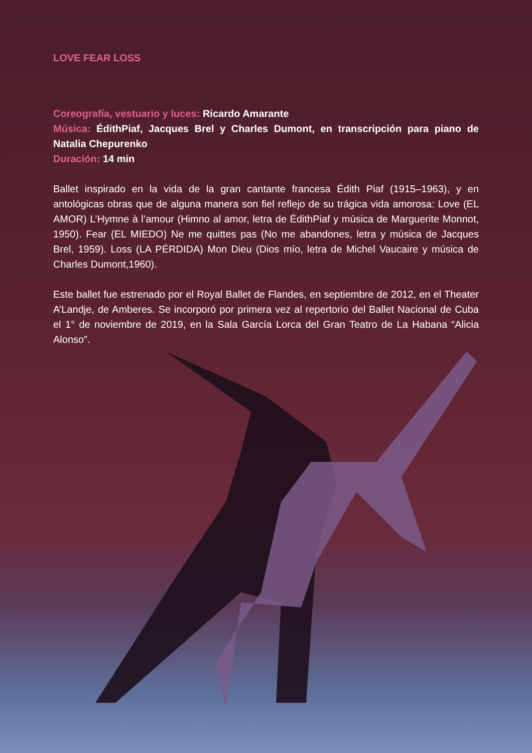LOVE FEAR LOSS
Coreografía, vestuario y luces: Ricardo Amarante
Música: ÉdithPiaf, Jacques Brel y Charles Dumont, en transcripción para piano de Natalia Chepurenko
Duración: 14 min
Ballet inspirado en la vida de la gran cantante francesa Édith Piaf (1915–1963), y en antológicas obras que de alguna manera son fiel reflejo de su trágica vida amorosa: Love (EL AMOR) L’Hymne à l’amour (Himno al amor, letra de ÉdithPiaf y música de Marguerite Monnot, 1950). Fear (EL MIEDO) Ne me quittes pas (No me abandones, letra y música de Jacques Brel, 1959). Loss (LA PÉRDIDA) Mon Dieu (Dios mío, letra de Michel Vaucaire y música de Charles Dumont,1960).
Este ballet fue estrenado por el Royal Ballet de Flandes, en septiembre de 2012, en el Theater A’Landje, de Amberes. Se incorporó por primera vez al repertorio del Ballet Nacional de Cuba el 1° de noviembre de 2019, en la Sala García Lorca del Gran Teatro de La Habana “Alicia Alonso”.